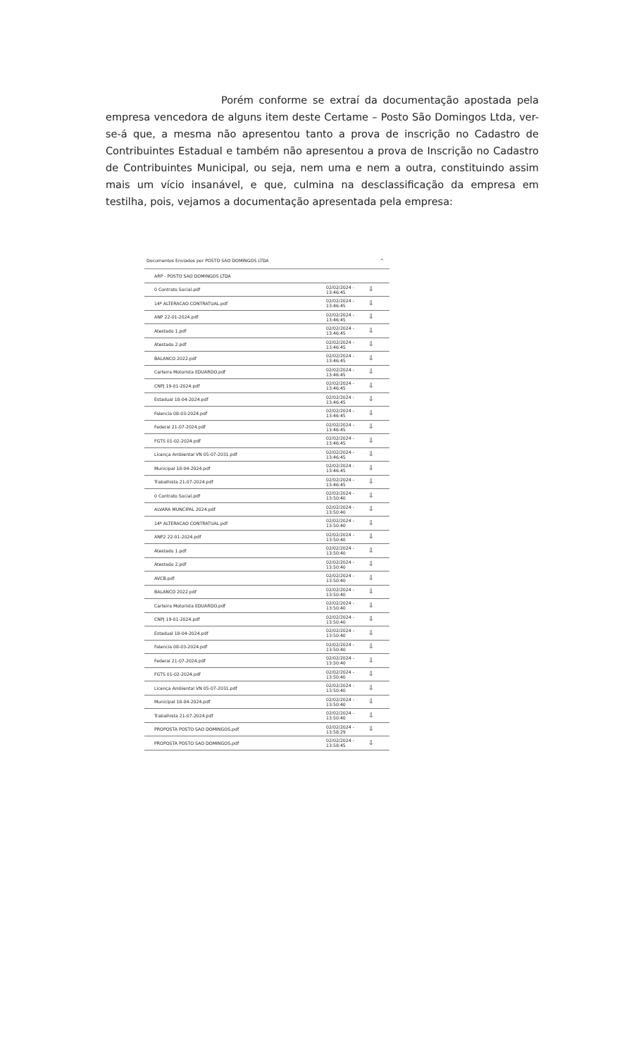Porém conforme se extraí da documentação apostada pela empresa vencedora de alguns item deste Certame – Posto São Domingos Ltda, ver-se-á que, a mesma não apresentou tanto a prova de inscrição no Cadastro de Contribuintes Estadual e também não apresentou a prova de Inscrição no Cadastro de Contribuintes Municipal, ou seja, nem uma e nem a outra, constituindo assim mais um vício insanável, e que, culmina na desclassificação da empresa em testilha, pois, vejamos a documentação apresentada pela empresa:
Documentos Enviados por POSTO SAO DOMINGOS LTDA ^
| ARP - POSTO SAO DOMINGOS LTDA | | |
| 0 Contrato Social.pdf | 02/02/2024 - 13:46:45 | ⇩ |
| 14ª ALTERACAO CONTRATUAL.pdf | 02/02/2024 - 13:46:45 | ⇩ |
| ANP 22-01-2024.pdf | 02/02/2024 - 13:46:45 | ⇩ |
| Atestado 1.pdf | 02/02/2024 - 13:46:45 | ⇩ |
| Atestado 2.pdf | 02/02/2024 - 13:46:45 | ⇩ |
| BALANCO 2022.pdf | 02/02/2024 - 13:46:45 | ⇩ |
| Carteira Motorista EDUARDO.pdf | 02/02/2024 - 13:46:45 | ⇩ |
| CNPJ 19-01-2024.pdf | 02/02/2024 - 13:46:45 | ⇩ |
| Estadual 18-04-2024.pdf | 02/02/2024 - 13:46:45 | ⇩ |
| Falencia 08-03-2024.pdf | 02/02/2024 - 13:46:45 | ⇩ |
| Federal 21-07-2024.pdf | 02/02/2024 - 13:46:45 | ⇩ |
| FGTS 01-02-2024.pdf | 02/02/2024 - 13:46:45 | ⇩ |
| Licença Ambiental VN 05-07-2031.pdf | 02/02/2024 - 13:46:45 | ⇩ |
| Municipal 18-04-2024.pdf | 02/02/2024 - 13:46:45 | ⇩ |
| Trabalhista 21-07-2024.pdf | 02/02/2024 - 13:46:45 | ⇩ |
| 0 Contrato Social.pdf | 02/02/2024 - 13:50:40 | ⇩ |
| ALVARA MUNCIPAL 2024.pdf | 02/02/2024 - 13:50:40 | ⇩ |
| 14ª ALTERACAO CONTRATUAL.pdf | 02/02/2024 - 13:50:40 | ⇩ |
| ANP2 22-01-2024.pdf | 02/02/2024 - 13:50:40 | ⇩ |
| Atestado 1.pdf | 02/02/2024 - 13:50:40 | ⇩ |
| Atestado 2.pdf | 02/02/2024 - 13:50:40 | ⇩ |
| AVCB.pdf | 02/02/2024 - 13:50:40 | ⇩ |
| BALANCO 2022.pdf | 02/02/2024 - 13:50:40 | ⇩ |
| Carteira Motorista EDUARDO.pdf | 02/02/2024 - 13:50:40 | ⇩ |
| CNPJ 19-01-2024.pdf | 02/02/2024 - 13:50:40 | ⇩ |
| Estadual 18-04-2024.pdf | 02/02/2024 - 13:50:40 | ⇩ |
| Falencia 08-03-2024.pdf | 02/02/2024 - 13:50:40 | ⇩ |
| Federal 21-07-2024.pdf | 02/02/2024 - 13:50:40 | ⇩ |
| FGTS 01-02-2024.pdf | 02/02/2024 - 13:50:40 | ⇩ |
| Licença Ambiental VN 05-07-2031.pdf | 02/02/2024 - 13:50:40 | ⇩ |
| Municipal 18-04-2024.pdf | 02/02/2024 - 13:50:40 | ⇩ |
| Trabalhista 21-07-2024.pdf | 02/02/2024 - 13:50:40 | ⇩ |
| PROPOSTA POSTO SAO DOMINGOS.pdf | 02/02/2024 - 13:58:29 | ⇩ |
| PROPOSTA POSTO SAO DOMINGOS.pdf | 02/02/2024 - 13:58:45 | ⇩ |